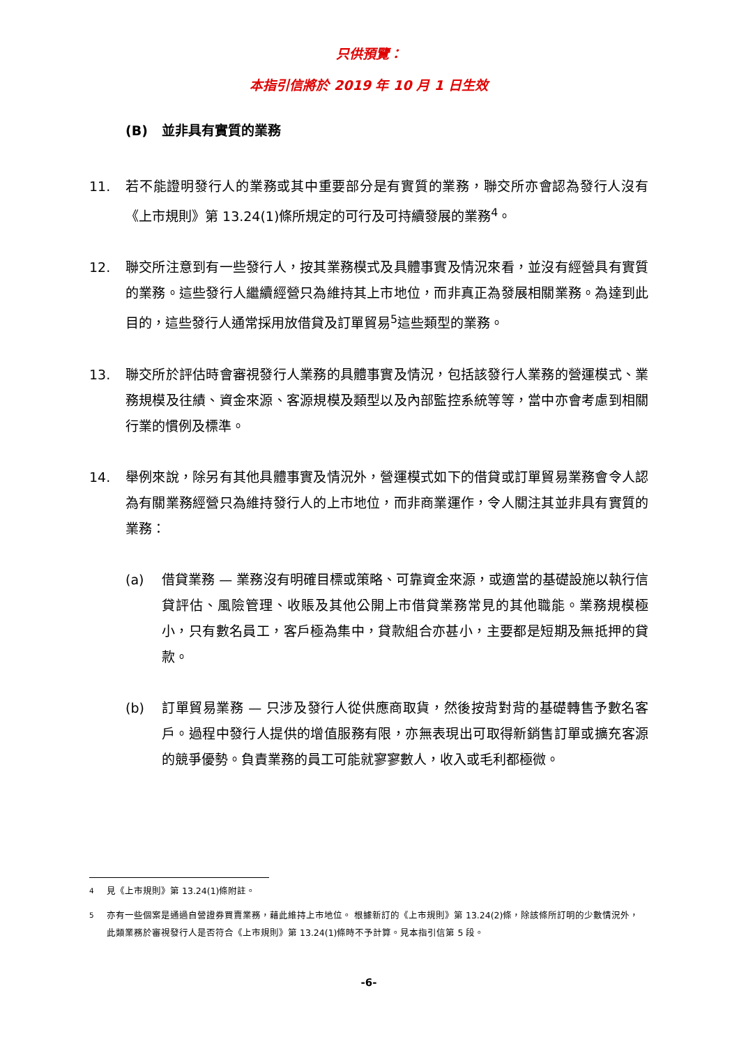只供預覽：
本指引信將於 2019 年 10 月 1 日生效
(B) 並非具有實質的業務
11. 若不能證明發行人的業務或其中重要部分是有實質的業務，聯交所亦會認為發行人沒有《上市規則》第 13.24(1)條所規定的可行及可持續發展的業務<sup>4</sup>。
12. 聯交所注意到有一些發行人，按其業務模式及具體事實及情況來看，並沒有經營具有實質的業務。這些發行人繼續經營只為維持其上市地位，而非真正為發展相關業務。為達到此目的，這些發行人通常採用放借貸及訂單貿易<sup>5</sup>這些類型的業務。
13. 聯交所於評估時會審視發行人業務的具體事實及情況，包括該發行人業務的營運模式、業務規模及往績、資金來源、客源規模及類型以及內部監控系統等等，當中亦會考慮到相關行業的慣例及標準。
14. 舉例來說，除另有其他具體事實及情況外，營運模式如下的借貸或訂單貿易業務會令人認為有關業務經營只為維持發行人的上市地位，而非商業運作，令人關注其並非具有實質的業務：
(a) 借貸業務 — 業務沒有明確目標或策略、可靠資金來源，或適當的基礎設施以執行信貸評估、風險管理、收賬及其他公開上市借貸業務常見的其他職能。業務規模極小，只有數名員工，客戶極為集中，貸款組合亦甚小，主要都是短期及無抵押的貸款。
(b) 訂單貿易業務 — 只涉及發行人從供應商取貨，然後按背對背的基礎轉售予數名客戶。過程中發行人提供的增值服務有限，亦無表現出可取得新銷售訂單或擴充客源的競爭優勢。負責業務的員工可能就寥寥數人，收入或毛利都極微。
<sup>4</sup> 見《上市規則》第 13.24(1)條附註。
<sup>5</sup> 亦有一些個案是通過自營證券買賣業務，藉此維持上市地位。 根據新訂的《上市規則》第 13.24(2)條，除該條所訂明的少數情況外，此類業務於審視發行人是否符合《上市規則》第 13.24(1)條時不予計算。見本指引信第 5 段。
-6-